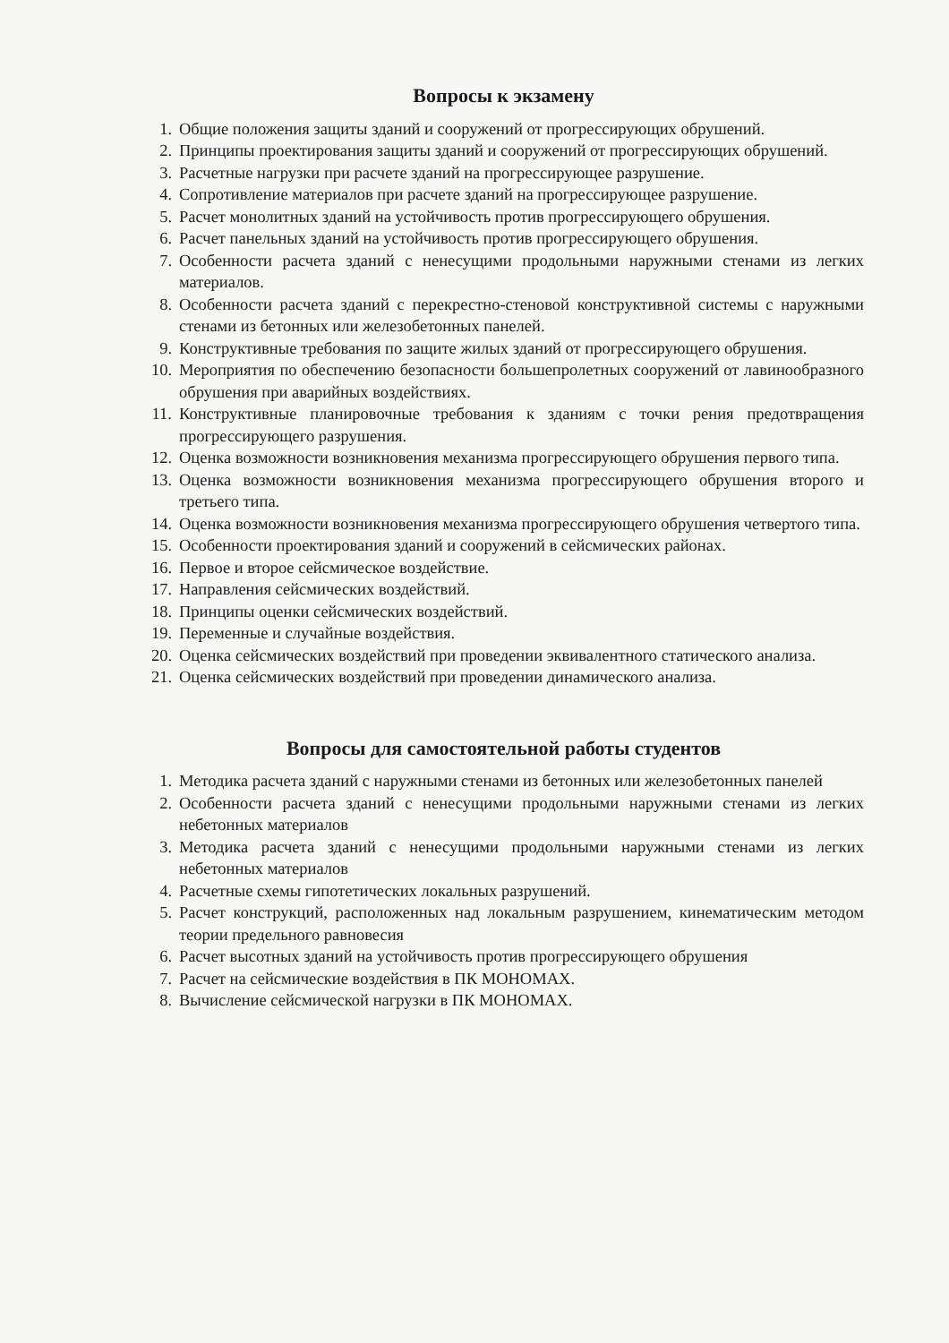Вопросы к экзамену
1. Общие положения защиты зданий и сооружений от прогрессирующих обрушений.
2. Принципы проектирования защиты зданий и сооружений от прогрессирующих обрушений.
3. Расчетные нагрузки при расчете зданий на прогрессирующее разрушение.
4. Сопротивление материалов при расчете зданий на прогрессирующее разрушение.
5. Расчет монолитных зданий на устойчивость против прогрессирующего обрушения.
6. Расчет панельных зданий на устойчивость против прогрессирующего обрушения.
7. Особенности расчета зданий с ненесущими продольными наружными стенами из легких материалов.
8. Особенности расчета зданий с перекрестно-стеновой конструктивной системы с наружными стенами из бетонных или железобетонных панелей.
9. Конструктивные требования по защите жилых зданий от прогрессирующего обрушения.
10. Мероприятия по обеспечению безопасности большепролетных сооружений от лавинообразного обрушения при аварийных воздействиях.
11. Конструктивные планировочные требования к зданиям с точки рения предотвращения прогрессирующего разрушения.
12. Оценка возможности возникновения механизма прогрессирующего обрушения первого типа.
13. Оценка возможности возникновения механизма прогрессирующего обрушения второго и третьего типа.
14. Оценка возможности возникновения механизма прогрессирующего обрушения четвертого типа.
15. Особенности проектирования зданий и сооружений в сейсмических районах.
16. Первое и второе сейсмическое воздействие.
17. Направления сейсмических воздействий.
18. Принципы оценки сейсмических воздействий.
19. Переменные и случайные воздействия.
20. Оценка сейсмических воздействий при проведении эквивалентного статического анализа.
21. Оценка сейсмических воздействий при проведении динамического анализа.
Вопросы для самостоятельной работы студентов
1. Методика расчета зданий с наружными стенами из бетонных или железобетонных панелей
2. Особенности расчета зданий с ненесущими продольными наружными стенами из легких небетонных материалов
3. Методика расчета зданий с ненесущими продольными наружными стенами из легких небетонных материалов
4. Расчетные схемы гипотетических локальных разрушений.
5. Расчет конструкций, расположенных над локальным разрушением, кинематическим методом теории предельного равновесия
6. Расчет высотных зданий на устойчивость против прогрессирующего обрушения
7. Расчет на сейсмические воздействия в ПК МОНОМАХ.
8. Вычисление сейсмической нагрузки в ПК МОНОМАХ.